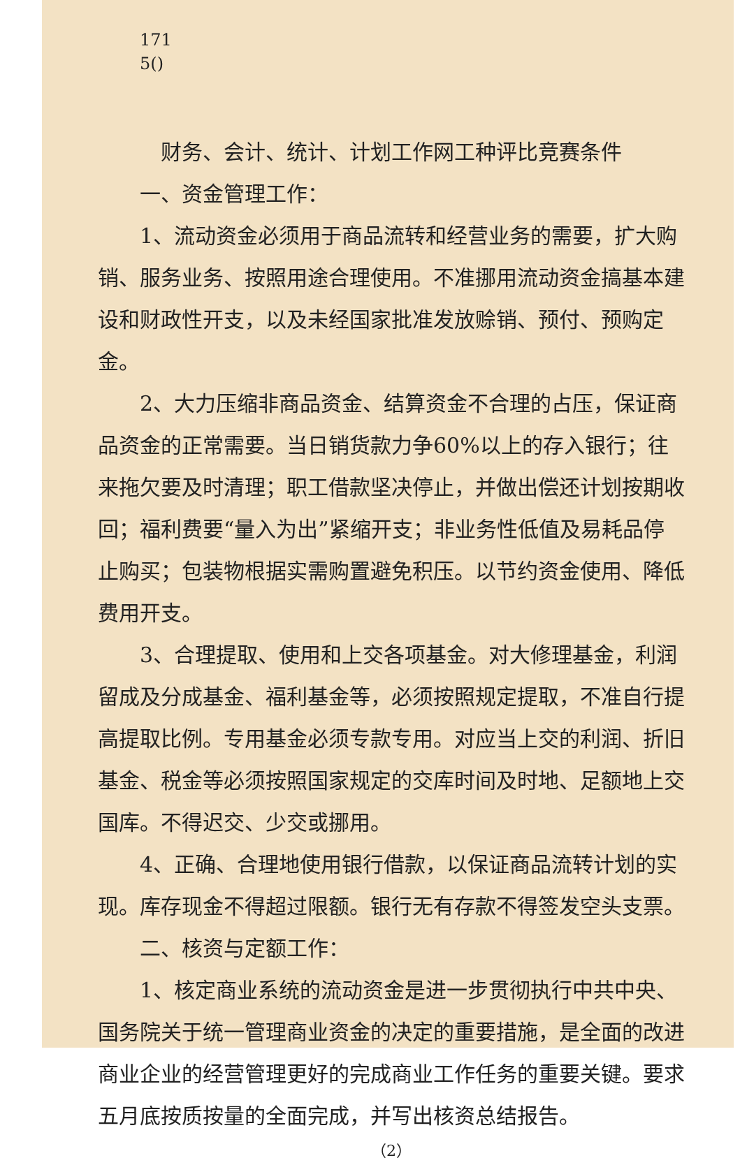171
5()
财务、会计、统计、计划工作网工种评比竞赛条件
一、资金管理工作：
1、流动资金必须用于商品流转和经营业务的需要，扩大购销、服务业务、按照用途合理使用。不准挪用流动资金搞基本建设和财政性开支，以及未经国家批准发放赊销、预付、预购定金。
2、大力压缩非商品资金、结算资金不合理的占压，保证商品资金的正常需要。当日销货款力争60%以上的存入银行；往来拖欠要及时清理；职工借款坚决停止，并做出偿还计划按期收回；福利费要“量入为出”紧缩开支；非业务性低值及易耗品停止购买；包装物根据实需购置避免积压。以节约资金使用、降低费用开支。
3、合理提取、使用和上交各项基金。对大修理基金，利润留成及分成基金、福利基金等，必须按照规定提取，不准自行提高提取比例。专用基金必须专款专用。对应当上交的利润、折旧基金、税金等必须按照国家规定的交库时间及时地、足额地上交国库。不得迟交、少交或挪用。
4、正确、合理地使用银行借款，以保证商品流转计划的实现。库存现金不得超过限额。银行无有存款不得签发空头支票。
二、核资与定额工作：
1、核定商业系统的流动资金是进一步贯彻执行中共中央、国务院关于统一管理商业资金的决定的重要措施，是全面的改进商业企业的经营管理更好的完成商业工作任务的重要关键。要求五月底按质按量的全面完成，并写出核资总结报告。
（2）